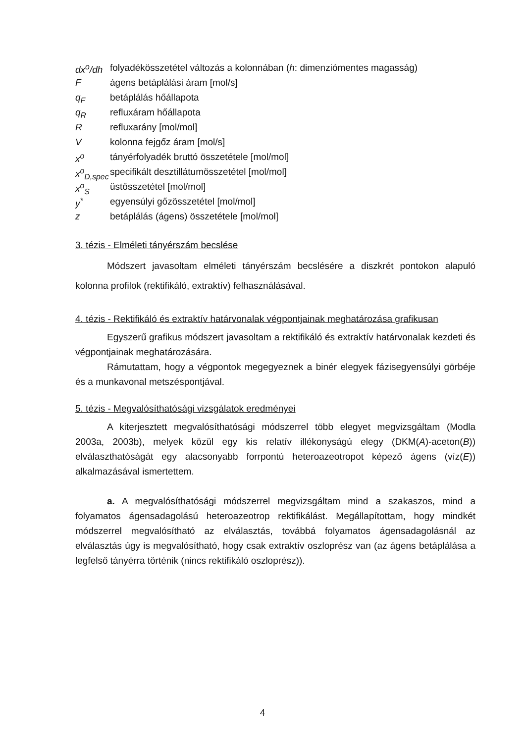| dx<sup>o</sup>/dh | folyadékösszetétel változás a kolonnában ( h : dimenziómentes magasság) |
| F | ágens betáplálási áram [mol/s] |
| q<sub>F</sub> | betáplálás hőállapota |
| q<sub>R</sub> | refluxáram hőállapota |
| R | refluxarány [mol/mol] |
| V | kolonna fejgőz áram [mol/s] |
| x<sup>o</sup> | tányérfolyadék bruttó összetétele [mol/mol] |
| x<sup>o</sup><sub>D,spec</sub> | specifikált desztillátumösszetétel [mol/mol] |
| x<sup>o</sup><sub>S</sub> | üstösszetétel [mol/mol] |
| y<sup>*</sup> | egyensúlyi gőzösszetétel [mol/mol] |
| z | betáplálás (ágens) összetétele [mol/mol] |
3. tézis - Elméleti tányérszám becslése
Módszert javasoltam elméleti tányérszám becslésére a diszkrét pontokon alapuló kolonna profilok (rektifikáló, extraktív) felhasználásával.
4. tézis - Rektifikáló és extraktív határvonalak végpontjainak meghatározása grafikusan
Egyszerű grafikus módszert javasoltam a rektifikáló és extraktív határvonalak kezdeti és végpontjainak meghatározására.
Rámutattam, hogy a végpontok megegyeznek a binér elegyek fázisegyensúlyi görbéje és a munkavonal metszéspontjával.
5. tézis - Megvalósíthatósági vizsgálatok eredményei
A kiterjesztett megvalósíthatósági módszerrel több elegyet megvizsgáltam (Modla 2003a, 2003b), melyek közül egy kis relatív illékonyságú elegy (DKM(A)-aceton(B)) elválaszthatóságát egy alacsonyabb forrpontú heteroazeotropot képező ágens (víz(E)) alkalmazásával ismertettem.
a. A megvalósíthatósági módszerrel megvizsgáltam mind a szakaszos, mind a folyamatos ágensadagolású heteroazeotrop rektifikálást. Megállapítottam, hogy mindkét módszerrel megvalósítható az elválasztás, továbbá folyamatos ágensadagolásnál az elválasztás úgy is megvalósítható, hogy csak extraktív oszloprész van (az ágens betáplálása a legfelső tányérra történik (nincs rektifikáló oszloprész)).
4